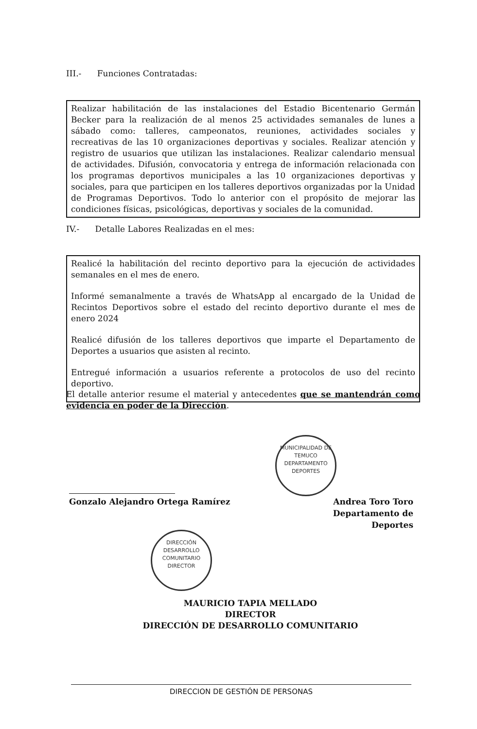III.- Funciones Contratadas:
Realizar habilitación de las instalaciones del Estadio Bicentenario Germán Becker para la realización de al menos 25 actividades semanales de lunes a sábado como: talleres, campeonatos, reuniones, actividades sociales y recreativas de las 10 organizaciones deportivas y sociales. Realizar atención y registro de usuarios que utilizan las instalaciones. Realizar calendario mensual de actividades. Difusión, convocatoria y entrega de información relacionada con los programas deportivos municipales a las 10 organizaciones deportivas y sociales, para que participen en los talleres deportivos organizadas por la Unidad de Programas Deportivos. Todo lo anterior con el propósito de mejorar las condiciones físicas, psicológicas, deportivas y sociales de la comunidad.
IV.- Detalle Labores Realizadas en el mes:
Realicé la habilitación del recinto deportivo para la ejecución de actividades semanales en el mes de enero.
Informé semanalmente a través de WhatsApp al encargado de la Unidad de Recintos Deportivos sobre el estado del recinto deportivo durante el mes de enero 2024
Realicé difusión de los talleres deportivos que imparte el Departamento de Deportes a usuarios que asisten al recinto.
Entregué información a usuarios referente a protocolos de uso del recinto deportivo.
El detalle anterior resume el material y antecedentes que se mantendrán como evidencia en poder de la Dirección.
MUNICIPALIDAD DE TEMUCO
DEPARTAMENTO
DEPORTES
Gonzalo Alejandro Ortega Ramírez
Andrea Toro Toro
Departamento de Deportes
DIRECCIÓN DESARROLLO COMUNITARIO
DIRECTOR
MAURICIO TAPIA MELLADO
DIRECTOR
DIRECCIÓN DE DESARROLLO COMUNITARIO
DIRECCION DE GESTIÓN DE PERSONAS